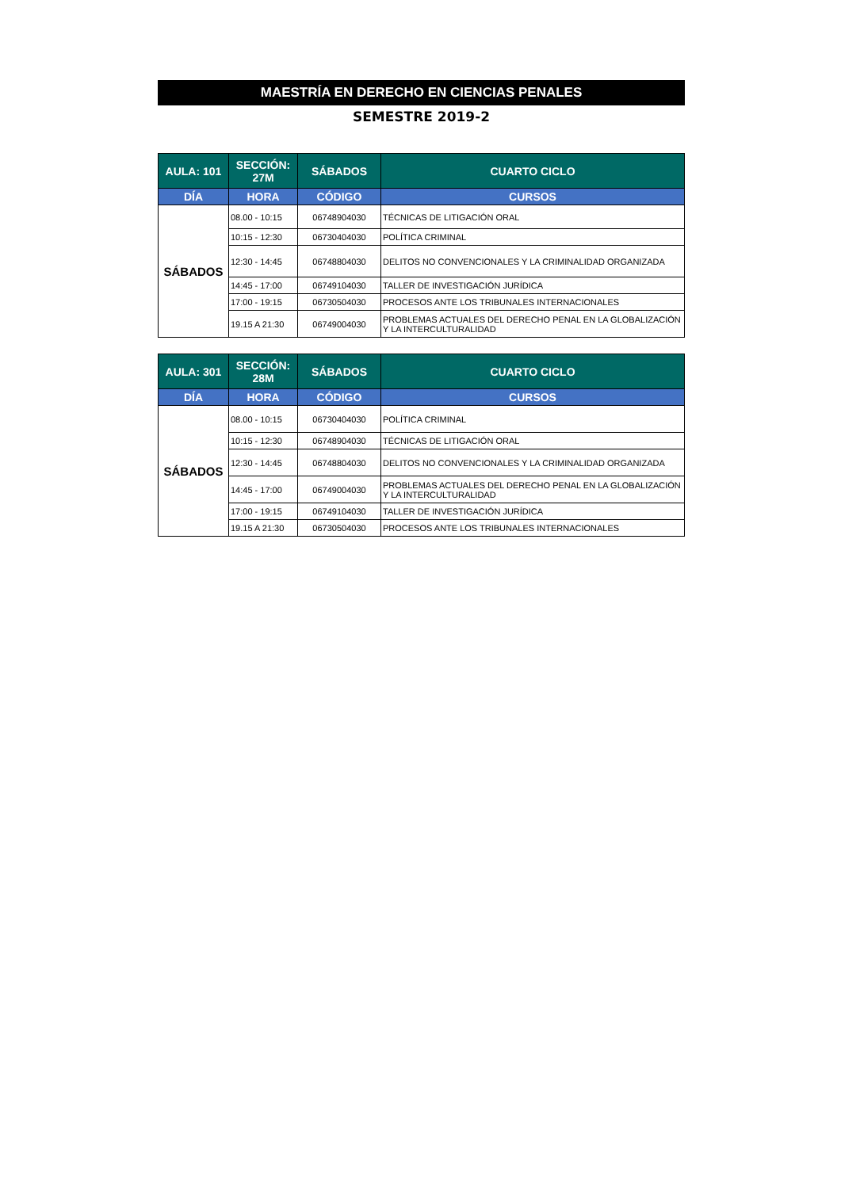MAESTRÍA EN DERECHO EN CIENCIAS PENALES
SEMESTRE 2019-2
| AULA: 101 | SECCIÓN: 27M | SÁBADOS | CUARTO CICLO |
| --- | --- | --- | --- |
| DÍA | HORA | CÓDIGO | CURSOS |
| SÁBADOS | 08.00 - 10:15 | 06748904030 | TÉCNICAS DE LITIGACIÓN ORAL |
| | 10:15 - 12:30 | 06730404030 | POLÍTICA CRIMINAL |
| | 12:30 - 14:45 | 06748804030 | DELITOS NO CONVENCIONALES Y LA CRIMINALIDAD ORGANIZADA |
| | 14:45 - 17:00 | 06749104030 | TALLER DE INVESTIGACIÓN JURÍDICA |
| | 17:00 - 19:15 | 06730504030 | PROCESOS ANTE LOS TRIBUNALES INTERNACIONALES |
| | 19.15 A 21:30 | 06749004030 | PROBLEMAS ACTUALES DEL DERECHO PENAL EN LA GLOBALIZACIÓN Y LA INTERCULTURALIDAD |
| AULA: 301 | SECCIÓN: 28M | SÁBADOS | CUARTO CICLO |
| --- | --- | --- | --- |
| DÍA | HORA | CÓDIGO | CURSOS |
| SÁBADOS | 08.00 - 10:15 | 06730404030 | POLÍTICA CRIMINAL |
| | 10:15 - 12:30 | 06748904030 | TÉCNICAS DE LITIGACIÓN ORAL |
| | 12:30 - 14:45 | 06748804030 | DELITOS NO CONVENCIONALES Y LA CRIMINALIDAD ORGANIZADA |
| | 14:45 - 17:00 | 06749004030 | PROBLEMAS ACTUALES DEL DERECHO PENAL EN LA GLOBALIZACIÓN Y LA INTERCULTURALIDAD |
| | 17:00 - 19:15 | 06749104030 | TALLER DE INVESTIGACIÓN JURÍDICA |
| | 19.15 A 21:30 | 06730504030 | PROCESOS ANTE LOS TRIBUNALES INTERNACIONALES |